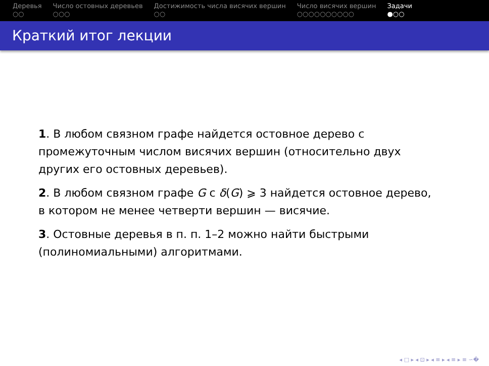Деревья
○○
Число остовных деревьев
○○○
Достижимость числа висячих вершин
○○
Число висячих вершин
○○○○○○○○○○
Задачи
●○○
Краткий итог лекции
1. В любом связном графе найдется остовное дерево с промежуточным числом висячих вершин (относительно двух других его остовных деревьев).
2. В любом связном графе G с δ(G) ⩾ 3 найдется остовное дерево, в котором не менее четверти вершин — висячие.
3. Остовные деревья в п. п. 1–2 можно найти быстрыми (полиномиальными) алгоритмами.
◂ □ ▸ ◂ ⊡ ▸ ◂ ≡ ▸ ◂ ≡ ▸ ≡ ∽�